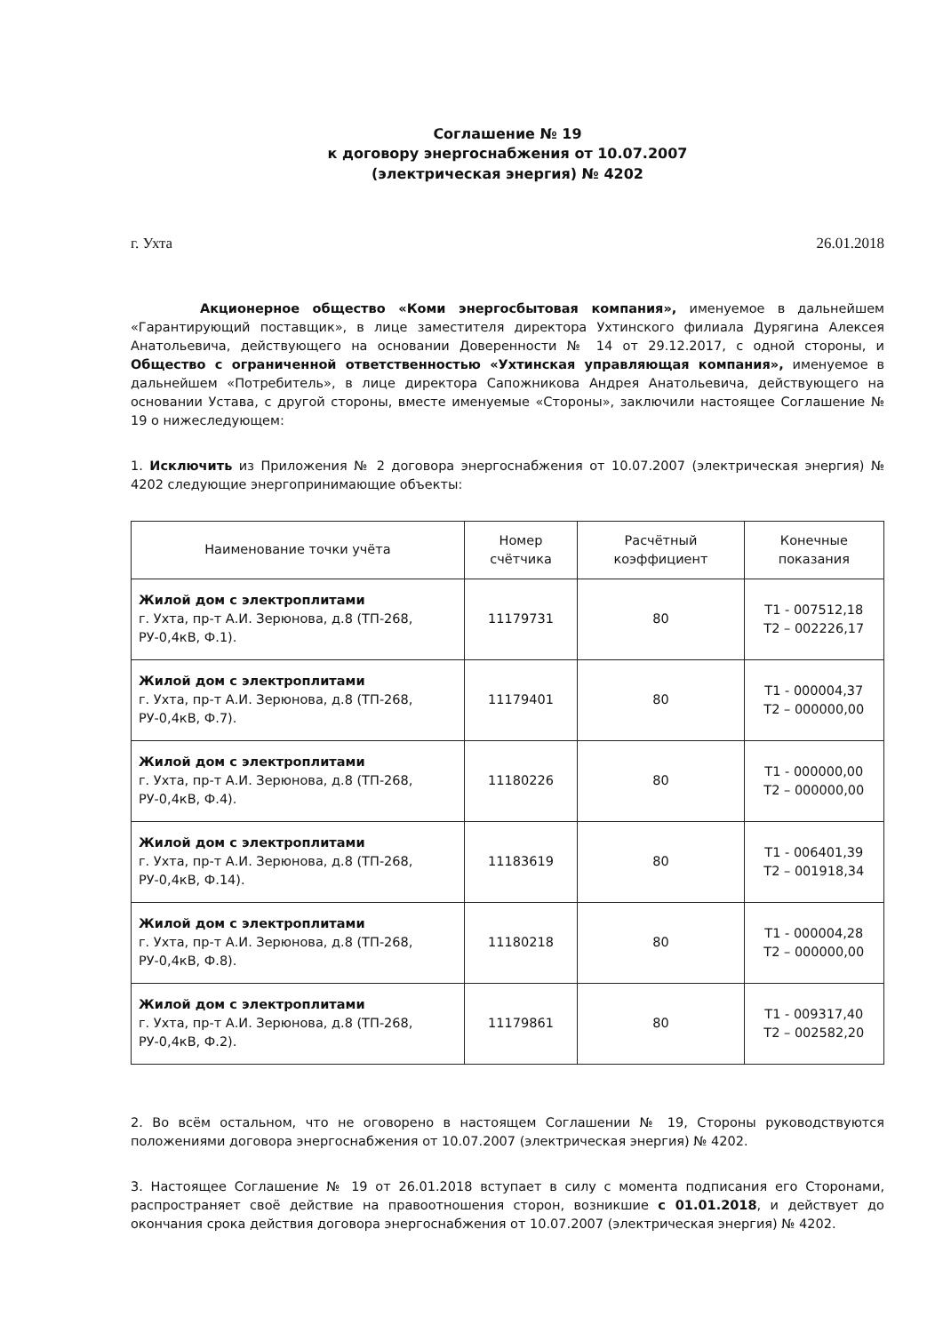Соглашение № 19
к договору энергоснабжения от 10.07.2007
(электрическая энергия) № 4202
г. Ухта 26.01.2018
Акционерное общество «Коми энергосбытовая компания», именуемое в дальнейшем «Гарантирующий поставщик», в лице заместителя директора Ухтинского филиала Дурягина Алексея Анатольевича, действующего на основании Доверенности № 14 от 29.12.2017, с одной стороны, и Общество с ограниченной ответственностью «Ухтинская управляющая компания», именуемое в дальнейшем «Потребитель», в лице директора Сапожникова Андрея Анатольевича, действующего на основании Устава, с другой стороны, вместе именуемые «Стороны», заключили настоящее Соглашение № 19 о нижеследующем:
1. Исключить из Приложения № 2 договора энергоснабжения от 10.07.2007 (электрическая энергия) № 4202 следующие энергопринимающие объекты:
| Наименование точки учёта | Номер счётчика | Расчётный коэффициент | Конечные показания |
| --- | --- | --- | --- |
| Жилой дом с электроплитами г. Ухта, пр-т А.И. Зерюнова, д.8 (ТП-268, РУ-0,4кВ, Ф.1). | 11179731 | 80 | Т1 - 007512,18 Т2 – 002226,17 |
| Жилой дом с электроплитами г. Ухта, пр-т А.И. Зерюнова, д.8 (ТП-268, РУ-0,4кВ, Ф.7). | 11179401 | 80 | Т1 - 000004,37 Т2 – 000000,00 |
| Жилой дом с электроплитами г. Ухта, пр-т А.И. Зерюнова, д.8 (ТП-268, РУ-0,4кВ, Ф.4). | 11180226 | 80 | Т1 - 000000,00 Т2 – 000000,00 |
| Жилой дом с электроплитами г. Ухта, пр-т А.И. Зерюнова, д.8 (ТП-268, РУ-0,4кВ, Ф.14). | 11183619 | 80 | Т1 - 006401,39 Т2 – 001918,34 |
| Жилой дом с электроплитами г. Ухта, пр-т А.И. Зерюнова, д.8 (ТП-268, РУ-0,4кВ, Ф.8). | 11180218 | 80 | Т1 - 000004,28 Т2 – 000000,00 |
| Жилой дом с электроплитами г. Ухта, пр-т А.И. Зерюнова, д.8 (ТП-268, РУ-0,4кВ, Ф.2). | 11179861 | 80 | Т1 - 009317,40 Т2 – 002582,20 |
2. Во всём остальном, что не оговорено в настоящем Соглашении № 19, Стороны руководствуются положениями договора энергоснабжения от 10.07.2007 (электрическая энергия) № 4202.
3. Настоящее Соглашение № 19 от 26.01.2018 вступает в силу с момента подписания его Сторонами, распространяет своё действие на правоотношения сторон, возникшие с 01.01.2018, и действует до окончания срока действия договора энергоснабжения от 10.07.2007 (электрическая энергия) № 4202.